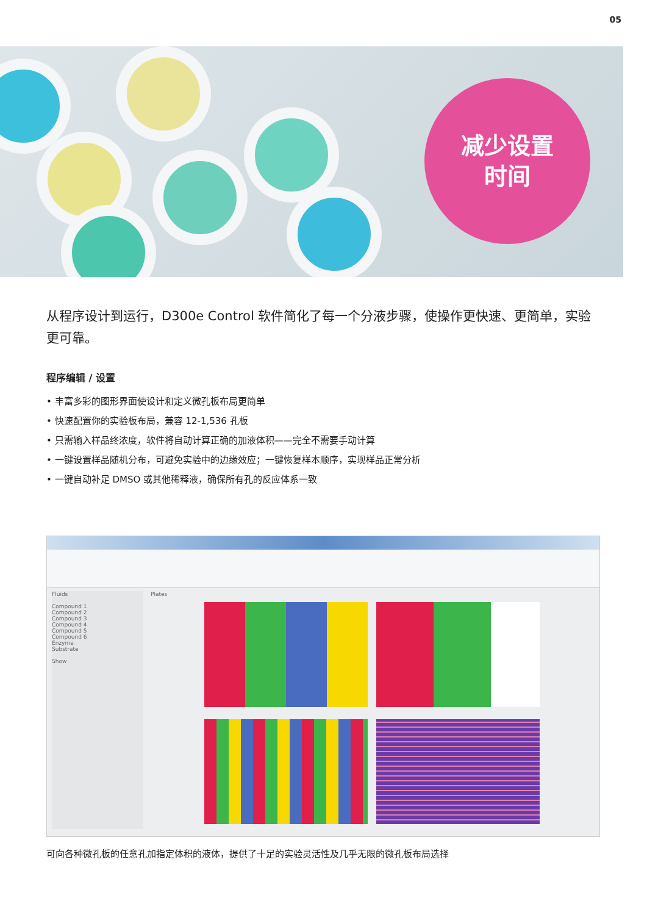05
减少设置
时间
从程序设计到运行，D300e Control 软件简化了每一个分液步骤，使操作更快速、更简单，实验更可靠。
程序编辑 / 设置
• 丰富多彩的图形界面使设计和定义微孔板布局更简单
• 快速配置你的实验板布局，兼容 12-1,536 孔板
• 只需输入样品终浓度，软件将自动计算正确的加液体积——完全不需要手动计算
• 一键设置样品随机分布，可避免实验中的边缘效应；一键恢复样本顺序，实现样品正常分析
• 一键自动补足 DMSO 或其他稀释液，确保所有孔的反应体系一致
Fluids
Compound 1
Compound 2
Compound 3
Compound 4
Compound 5
Compound 6
Enzyme
Substrate
Show
Plates
可向各种微孔板的任意孔加指定体积的液体，提供了十足的实验灵活性及几乎无限的微孔板布局选择